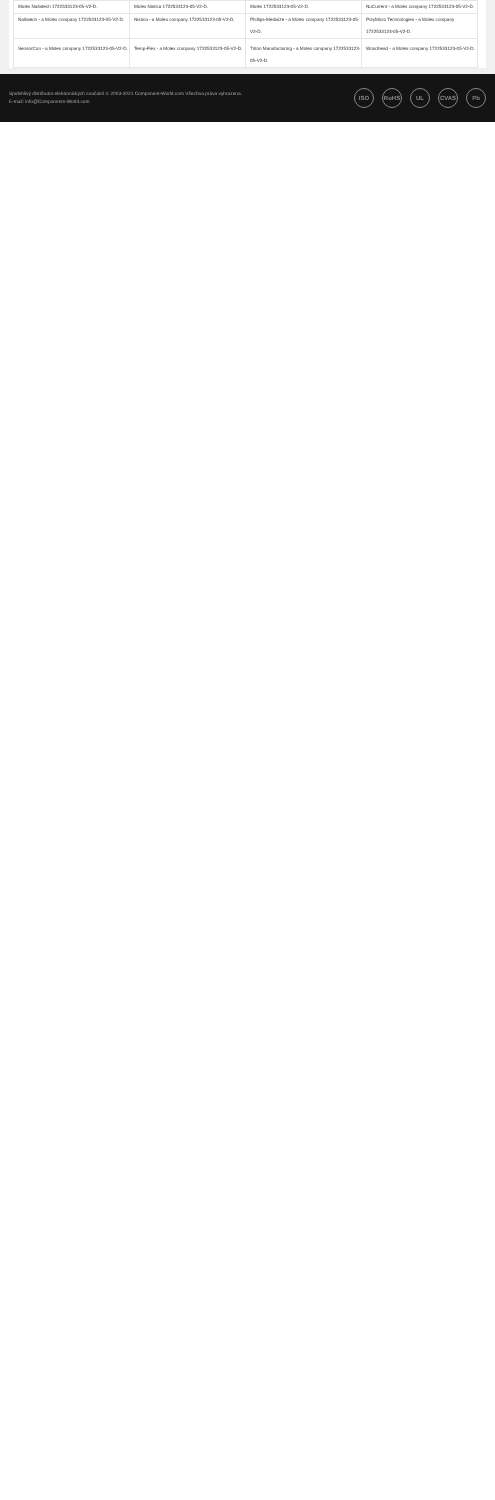| Molex Nallatech 1722533123-05-V2-D. | Molex Nistica 1722533123-05-V2-D. | Molex 1722533123-05-V2-D. | NuCurrent - a Molex company 1722533123-05-V2-D. |
| Nallatech - a Molex company 1722533123-05-V2-D. | Nistica - a Molex company 1722533123-05-V2-D. | Phillips-Medisize - a Molex company 1722533123-05-V2-D. | PolyMicro Technologies - a Molex company 1722533123-05-V2-D. |
| SensorCon - a Molex company 1722533123-05-V2-D. | Temp-Flex - a Molex company 1722533123-05-V2-D. | Triton Manufacturing - a Molex company 1722533123-05-V2-D. | Woodhead - a Molex company 1722533123-05-V2-D. |
Spolehlivý distributor elektronických součástí © 2003-2021 Component-World.com Všechna práva vyhrazena.
E-mail: info@Components-World.com
ISO RoHS UL CVAS Pb